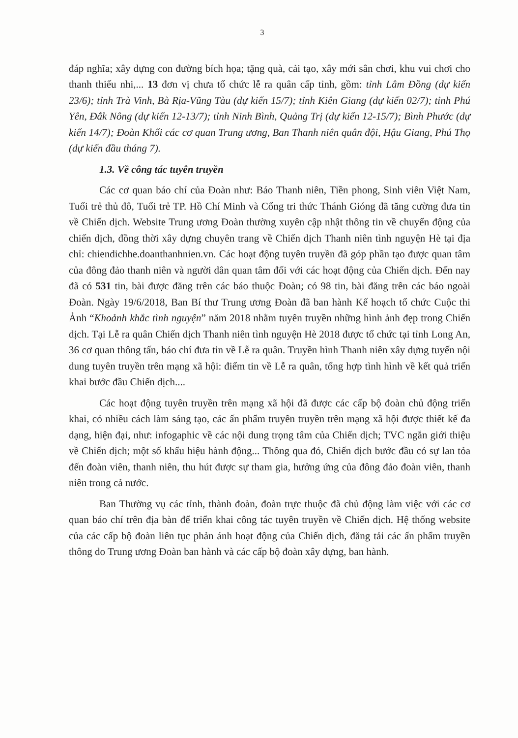3
đáp nghĩa; xây dựng con đường bích họa; tặng quà, cải tạo, xây mới sân chơi, khu vui chơi cho thanh thiếu nhi,... 13 đơn vị chưa tổ chức lễ ra quân cấp tỉnh, gồm: tỉnh Lâm Đồng (dự kiến 23/6); tỉnh Trà Vinh, Bà Rịa-Vũng Tàu (dự kiến 15/7); tỉnh Kiên Giang (dự kiến 02/7); tỉnh Phú Yên, Đắk Nông (dự kiến 12-13/7); tỉnh Ninh Bình, Quảng Trị (dự kiến 12-15/7); Bình Phước (dự kiến 14/7); Đoàn Khối các cơ quan Trung ương, Ban Thanh niên quân đội, Hậu Giang, Phú Thọ (dự kiến đầu tháng 7).
1.3. Về công tác tuyên truyền
Các cơ quan báo chí của Đoàn như: Báo Thanh niên, Tiền phong, Sinh viên Việt Nam, Tuổi trẻ thủ đô, Tuổi trẻ TP. Hồ Chí Minh và Cổng tri thức Thánh Gióng đã tăng cường đưa tin về Chiến dịch. Website Trung ương Đoàn thường xuyên cập nhật thông tin về chuyển động của chiến dịch, đồng thời xây dựng chuyên trang về Chiến dịch Thanh niên tình nguyện Hè tại địa chỉ: chiendichhe.doanthanhnien.vn. Các hoạt động tuyên truyền đã góp phần tạo được quan tâm của đông đảo thanh niên và người dân quan tâm đối với các hoạt động của Chiến dịch. Đến nay đã có 531 tin, bài được đăng trên các báo thuộc Đoàn; có 98 tin, bài đăng trên các báo ngoài Đoàn. Ngày 19/6/2018, Ban Bí thư Trung ương Đoàn đã ban hành Kế hoạch tổ chức Cuộc thi Ảnh “Khoảnh khắc tình nguyện” năm 2018 nhằm tuyên truyền những hình ảnh đẹp trong Chiến dịch. Tại Lễ ra quân Chiến dịch Thanh niên tình nguyện Hè 2018 được tổ chức tại tỉnh Long An, 36 cơ quan thông tấn, báo chí đưa tin về Lễ ra quân. Truyền hình Thanh niên xây dựng tuyến nội dung tuyên truyền trên mạng xã hội: điểm tin về Lễ ra quân, tổng hợp tình hình về kết quả triển khai bước đầu Chiến dịch....
Các hoạt động tuyên truyền trên mạng xã hội đã được các cấp bộ đoàn chủ động triển khai, có nhiều cách làm sáng tạo, các ấn phẩm truyên truyền trên mạng xã hội được thiết kế đa dạng, hiện đại, như: infogaphic về các nội dung trọng tâm của Chiến dịch; TVC ngắn giới thiệu về Chiến dịch; một số khẩu hiệu hành động... Thông qua đó, Chiến dịch bước đầu có sự lan tỏa đến đoàn viên, thanh niên, thu hút được sự tham gia, hưởng ứng của đông đảo đoàn viên, thanh niên trong cả nước.
Ban Thường vụ các tỉnh, thành đoàn, đoàn trực thuộc đã chủ động làm việc với các cơ quan báo chí trên địa bàn để triển khai công tác tuyên truyền về Chiến dịch. Hệ thống website của các cấp bộ đoàn liên tục phản ánh hoạt động của Chiến dịch, đăng tải các ấn phẩm truyền thông do Trung ương Đoàn ban hành và các cấp bộ đoàn xây dựng, ban hành.